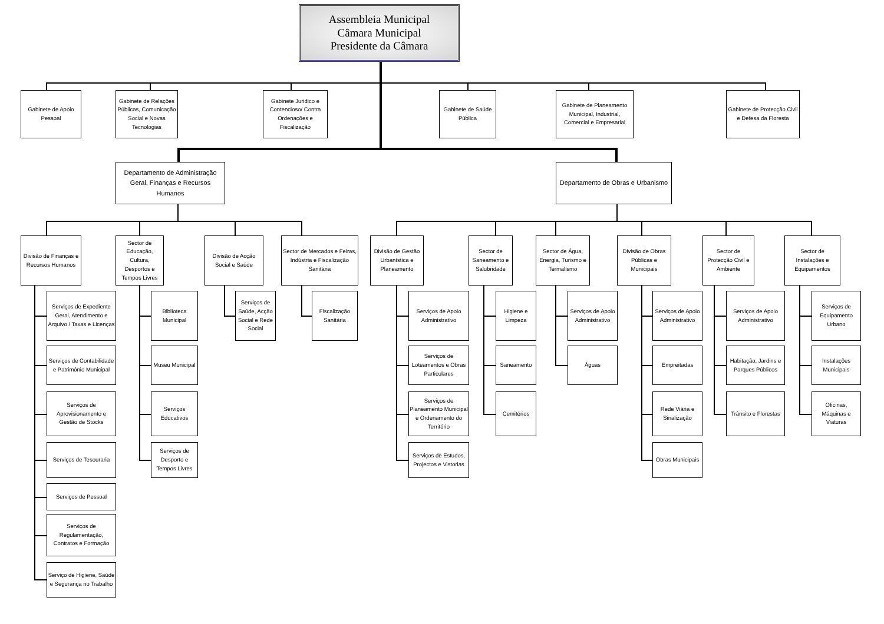Assembleia Municipal
Câmara Municipal
Presidente da Câmara
Gabinete de Apoio Pessoal
Gabinete de Relações Públicas, Comunicação Social e Novas Tecnologias
Gabinete Juridico e Contencioso/ Contra Ordenações e Fiscalização
Gabinete de Saúde Pública
Gabinete de Planeamento Municipal, Industrial, Comercial e Empresarial
Gabinete de Protecção Civil e Defesa da Floresta
Departamento de Administração Geral, Finanças e Recursos Humanos
Departamento de Obras e Urbanismo
Divisão de Finanças e Recursos Humanos
Serviços de Expediente Geral, Atendimento e Arquivo / Taxas e Licenças
Serviços de Contabilidade e Património Municipal
Serviços de Aprovisionamento e Gestão de Stocks
Serviços de Tesouraria
Serviços de Pessoal
Serviços de Regulamentação, Contratos e Formação
Serviço de Higiene, Saúde e Segurança no Trabalho
Sector de Educação, Cultura, Desportos e Tempos Livres
Biblioteca Municipal
Museu Municipal
Serviços Educativos
Serviços de Desporto e Tempos Livres
Divisão de Acção Social e Saúde
Serviços de Saúde, Acção Social e Rede Social
Sector de Mercados e Feiras, Indústria e Fiscalização Sanitária
Fiscalização Sanitária
Divisão de Gestão Urbanística e Planeamento
Serviços de Apoio Administrativo
Serviços de Loteamentos e Obras Particulares
Serviços de Planeamento Municipal e Ordenamento do Território
Serviços de Estudos, Projectos e Vistorias
Sector de Saneamento e Salubridade
Higiene e Limpeza
Saneamento
Cemitérios
Sector de Água, Energia, Turismo e Termalismo
Serviços de Apoio Administrativo
Águas
Divisão de Obras Públicas e Municipais
Serviços de Apoio Administrativo
Empreitadas
Rede Viária e Sinalização
Obras Municipais
Sector de Protecção Civil e Ambiente
Serviços de Apoio Administrativo
Habitação, Jardins e Parques Públicos
Trânsito e Florestas
Sector de Instalações e Equipamentos
Serviços de Equipamento Urbano
Instalações Municipais
Oficinas, Máquinas e Viaturas